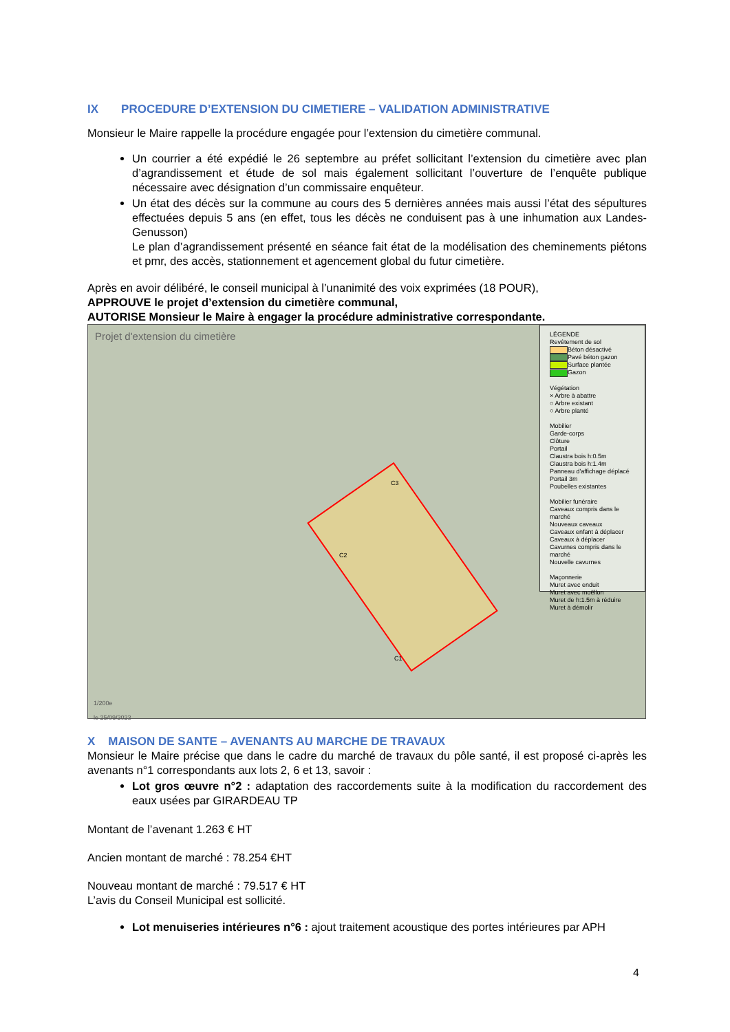IX PROCEDURE D’EXTENSION DU CIMETIERE – VALIDATION ADMINISTRATIVE
Monsieur le Maire rappelle la procédure engagée pour l’extension du cimetière communal.
Un courrier a été expédié le 26 septembre au préfet sollicitant l’extension du cimetière avec plan d’agrandissement et étude de sol mais également sollicitant l’ouverture de l’enquête publique nécessaire avec désignation d’un commissaire enquêteur.
Un état des décès sur la commune au cours des 5 dernières années mais aussi l’état des sépultures effectuées depuis 5 ans (en effet, tous les décès ne conduisent pas à une inhumation aux Landes-Genusson)
Le plan d’agrandissement présenté en séance fait état de la modélisation des cheminements piétons et pmr, des accès, stationnement et agencement global du futur cimetière.
Après en avoir délibéré, le conseil municipal à l’unanimité des voix exprimées (18 POUR),
APPROUVE le projet d’extension du cimetière communal,
AUTORISE Monsieur le Maire à engager la procédure administrative correspondante.
Projet d'extension du cimetière
LÉGENDE
Revêtement de sol
Béton désactivé
Pavé béton gazon
Surface plantée
Gazon
Végétation
× Arbre à abattre
○ Arbre existant
○ Arbre planté
Mobilier
Garde-corps
Clôture
Portail
Claustra bois h:0.5m
Claustra bois h:1.4m
Panneau d'affichage déplacé
Portail 3m
Poubelles existantes
Mobilier funéraire
Caveaux compris dans le marché
Nouveaux caveaux
Caveaux enfant à déplacer
Caveaux à déplacer
Cavurnes compris dans le marché
Nouvelle cavurnes
Maçonnerie
Muret avec enduit
Muret avec moëllon
Muret de h:1.5m à réduire
Muret à démolir
C3
C2
C1
1/200e
le 25/09/2023
X MAISON DE SANTE – AVENANTS AU MARCHE DE TRAVAUX
Monsieur le Maire précise que dans le cadre du marché de travaux du pôle santé, il est proposé ci-après les avenants n°1 correspondants aux lots 2, 6 et 13, savoir :
Lot gros œuvre n°2 : adaptation des raccordements suite à la modification du raccordement des eaux usées par GIRARDEAU TP
Montant de l’avenant 1.263 € HT
Ancien montant de marché : 78.254 €HT
Nouveau montant de marché : 79.517 € HT
L’avis du Conseil Municipal est sollicité.
Lot menuiseries intérieures n°6 : ajout traitement acoustique des portes intérieures par APH
4